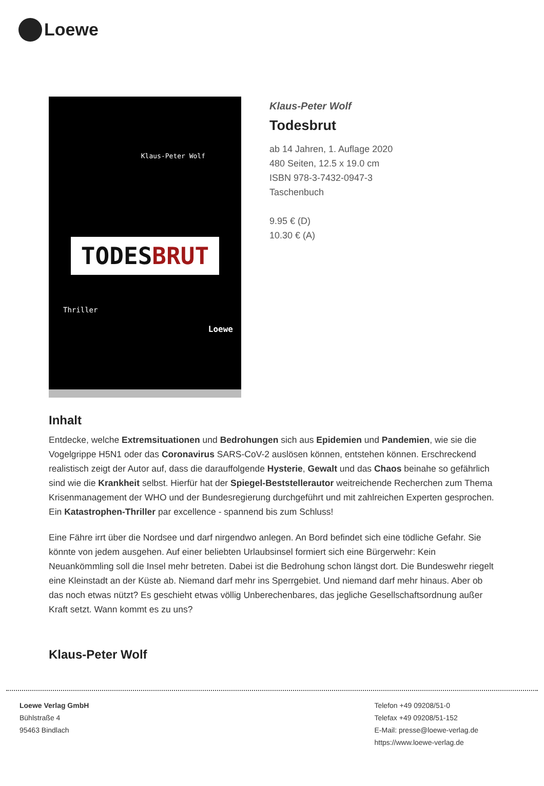Loewe
Klaus-Peter Wolf
TODESBRUT
Thriller
Loewe
Klaus-Peter Wolf
Todesbrut
ab 14 Jahren, 1. Auflage 2020
480 Seiten, 12.5 x 19.0 cm
ISBN 978-3-7432-0947-3
Taschenbuch
9.95 € (D)
10.30 € (A)
Inhalt
Entdecke, welche Extremsituationen und Bedrohungen sich aus Epidemien und Pandemien, wie sie die Vogelgrippe H5N1 oder das Coronavirus SARS-CoV-2 auslösen können, entstehen können. Erschreckend realistisch zeigt der Autor auf, dass die darauffolgende Hysterie, Gewalt und das Chaos beinahe so gefährlich sind wie die Krankheit selbst. Hierfür hat der Spiegel-Beststellerautor weitreichende Recherchen zum Thema Krisenmanagement der WHO und der Bundesregierung durchgeführt und mit zahlreichen Experten gesprochen. Ein Katastrophen-Thriller par excellence - spannend bis zum Schluss!
Eine Fähre irrt über die Nordsee und darf nirgendwo anlegen. An Bord befindet sich eine tödliche Gefahr. Sie könnte von jedem ausgehen. Auf einer beliebten Urlaubsinsel formiert sich eine Bürgerwehr: Kein Neuankömmling soll die Insel mehr betreten. Dabei ist die Bedrohung schon längst dort. Die Bundeswehr riegelt eine Kleinstadt an der Küste ab. Niemand darf mehr ins Sperrgebiet. Und niemand darf mehr hinaus. Aber ob das noch etwas nützt? Es geschieht etwas völlig Unberechenbares, das jegliche Gesellschaftsordnung außer Kraft setzt. Wann kommt es zu uns?
Klaus-Peter Wolf
Loewe Verlag GmbH
Bühlstraße 4
95463 Bindlach
Telefon +49 09208/51-0
Telefax +49 09208/51-152
E-Mail: presse@loewe-verlag.de
https://www.loewe-verlag.de